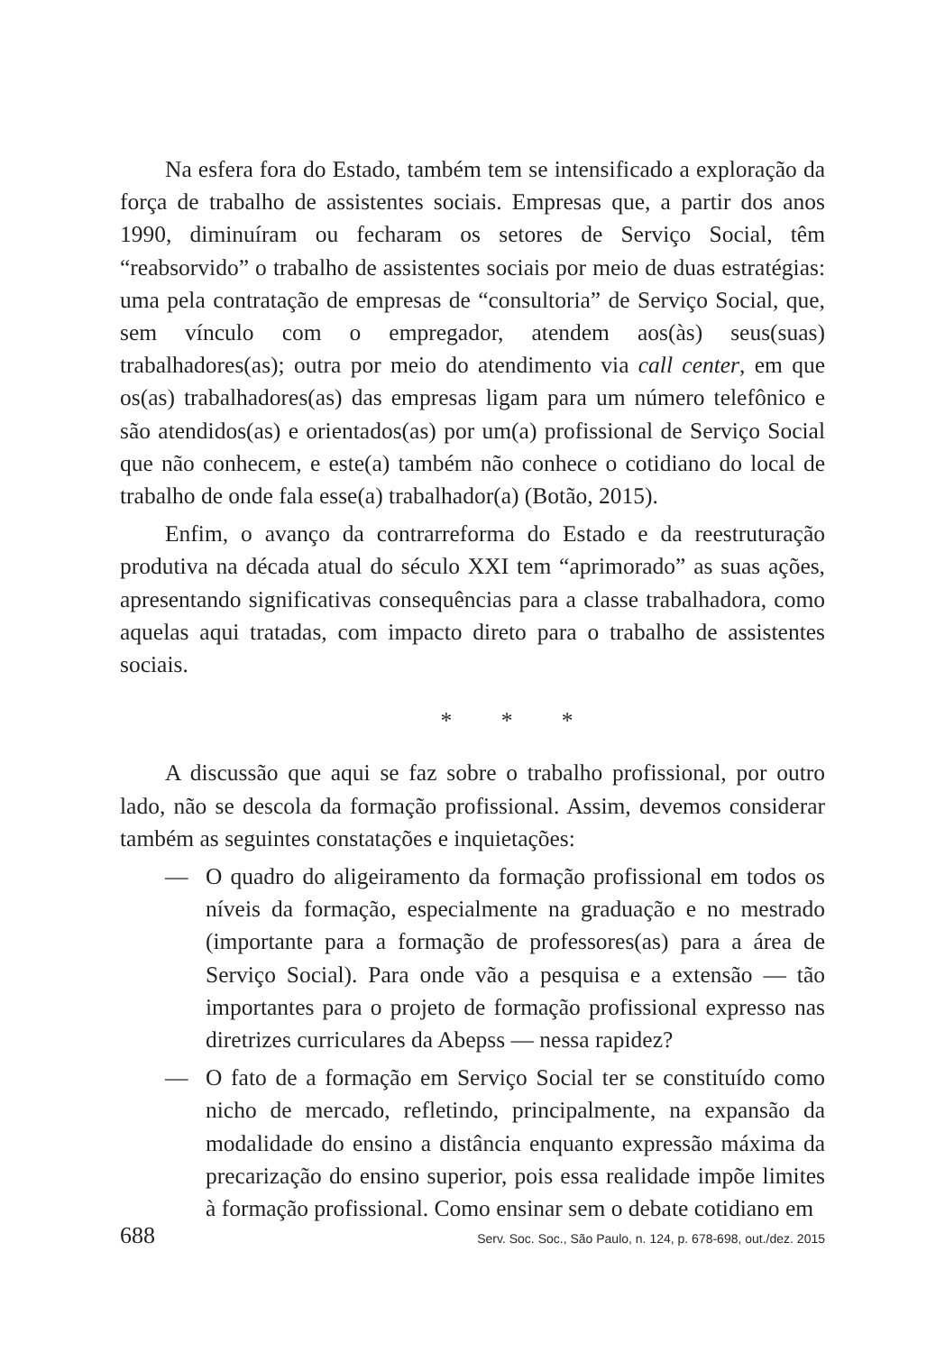Na esfera fora do Estado, também tem se intensificado a exploração da força de trabalho de assistentes sociais. Empresas que, a partir dos anos 1990, diminuíram ou fecharam os setores de Serviço Social, têm “reabsorvido” o trabalho de assistentes sociais por meio de duas estratégias: uma pela contratação de empresas de “consultoria” de Serviço Social, que, sem vínculo com o empregador, atendem aos(às) seus(suas) trabalhadores(as); outra por meio do atendimento via call center, em que os(as) trabalhadores(as) das empresas ligam para um número telefônico e são atendidos(as) e orientados(as) por um(a) profissional de Serviço Social que não conhecem, e este(a) também não conhece o cotidiano do local de trabalho de onde fala esse(a) trabalhador(a) (Botão, 2015).
Enfim, o avanço da contrarreforma do Estado e da reestruturação produtiva na década atual do século XXI tem “aprimorado” as suas ações, apresentando significativas consequências para a classe trabalhadora, como aquelas aqui tratadas, com impacto direto para o trabalho de assistentes sociais.
* * *
A discussão que aqui se faz sobre o trabalho profissional, por outro lado, não se descola da formação profissional. Assim, devemos considerar também as seguintes constatações e inquietações:
— O quadro do aligeiramento da formação profissional em todos os níveis da formação, especialmente na graduação e no mestrado (importante para a formação de professores(as) para a área de Serviço Social). Para onde vão a pesquisa e a extensão — tão importantes para o projeto de formação profissional expresso nas diretrizes curriculares da Abepss — nessa rapidez?
— O fato de a formação em Serviço Social ter se constituído como nicho de mercado, refletindo, principalmente, na expansão da modalidade do ensino a distância enquanto expressão máxima da precarização do ensino superior, pois essa realidade impõe limites à formação profissional. Como ensinar sem o debate cotidiano em
688 Serv. Soc. Soc., São Paulo, n. 124, p. 678-698, out./dez. 2015